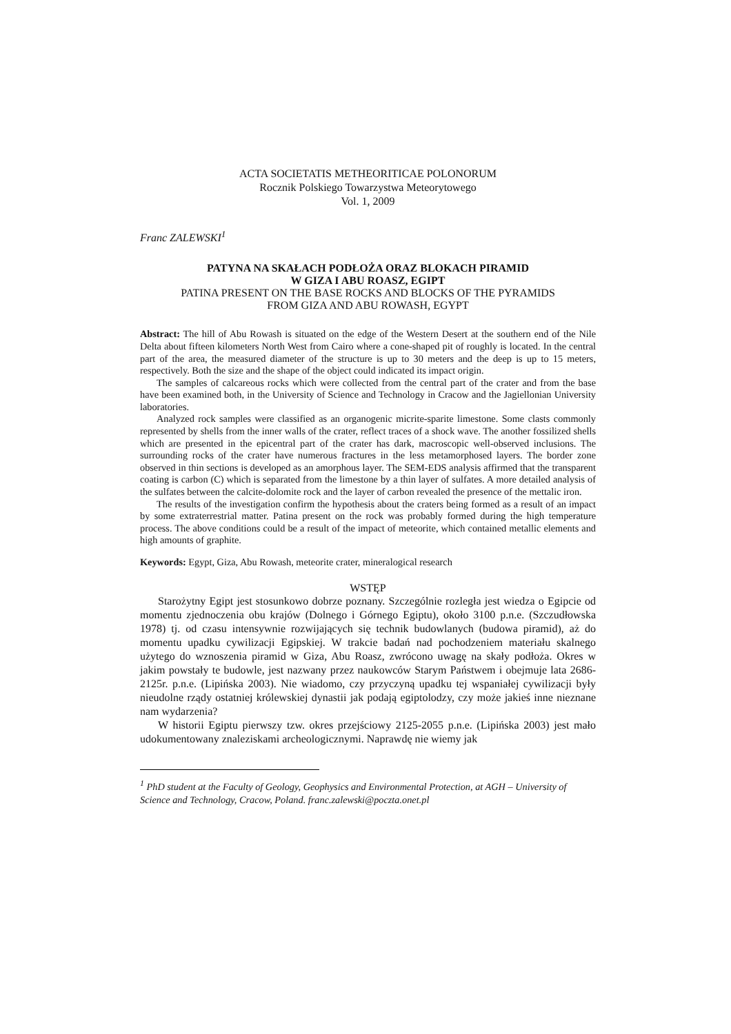ACTA SOCIETATIS METHEORITICAE POLONORUM
Rocznik Polskiego Towarzystwa Meteorytowego
Vol. 1, 2009
Franc ZALEWSKI<sup>1</sup>
PATYNA NA SKAŁACH PODŁOŻA ORAZ BLOKACH PIRAMID
W GIZA I ABU ROASZ, EGIPT
PATINA PRESENT ON THE BASE ROCKS AND BLOCKS OF THE PYRAMIDS
FROM GIZA AND ABU ROWASH, EGYPT
Abstract: The hill of Abu Rowash is situated on the edge of the Western Desert at the southern end of the Nile Delta about fifteen kilometers North West from Cairo where a cone-shaped pit of roughly is located. In the central part of the area, the measured diameter of the structure is up to 30 meters and the deep is up to 15 meters, respectively. Both the size and the shape of the object could indicated its impact origin.
The samples of calcareous rocks which were collected from the central part of the crater and from the base have been examined both, in the University of Science and Technology in Cracow and the Jagiellonian University laboratories.
Analyzed rock samples were classified as an organogenic micrite-sparite limestone. Some clasts commonly represented by shells from the inner walls of the crater, reflect traces of a shock wave. The another fossilized shells which are presented in the epicentral part of the crater has dark, macroscopic well-observed inclusions. The surrounding rocks of the crater have numerous fractures in the less metamorphosed layers. The border zone observed in thin sections is developed as an amorphous layer. The SEM-EDS analysis affirmed that the transparent coating is carbon (C) which is separated from the limestone by a thin layer of sulfates. A more detailed analysis of the sulfates between the calcite-dolomite rock and the layer of carbon revealed the presence of the mettalic iron.
The results of the investigation confirm the hypothesis about the craters being formed as a result of an impact by some extraterrestrial matter. Patina present on the rock was probably formed during the high temperature process. The above conditions could be a result of the impact of meteorite, which contained metallic elements and high amounts of graphite.
Keywords: Egypt, Giza, Abu Rowash, meteorite crater, mineralogical research
WSTĘP
Starożytny Egipt jest stosunkowo dobrze poznany. Szczególnie rozległa jest wiedza o Egipcie od momentu zjednoczenia obu krajów (Dolnego i Górnego Egiptu), około 3100 p.n.e. (Szczudłowska 1978) tj. od czasu intensywnie rozwijających się technik budowlanych (budowa piramid), aż do momentu upadku cywilizacji Egipskiej. W trakcie badań nad pochodzeniem materiału skalnego użytego do wznoszenia piramid w Giza, Abu Roasz, zwrócono uwagę na skały podłoża. Okres w jakim powstały te budowle, jest nazwany przez naukowców Starym Państwem i obejmuje lata 2686-2125r. p.n.e. (Lipińska 2003). Nie wiadomo, czy przyczyną upadku tej wspaniałej cywilizacji były nieudolne rządy ostatniej królewskiej dynastii jak podają egiptolodzy, czy może jakieś inne nieznane nam wydarzenia?
W historii Egiptu pierwszy tzw. okres przejściowy 2125-2055 p.n.e. (Lipińska 2003) jest mało udokumentowany znaleziskami archeologicznymi. Naprawdę nie wiemy jak
<sup>1</sup> PhD student at the Faculty of Geology, Geophysics and Environmental Protection, at AGH – University of Science and Technology, Cracow, Poland. franc.zalewski@poczta.onet.pl